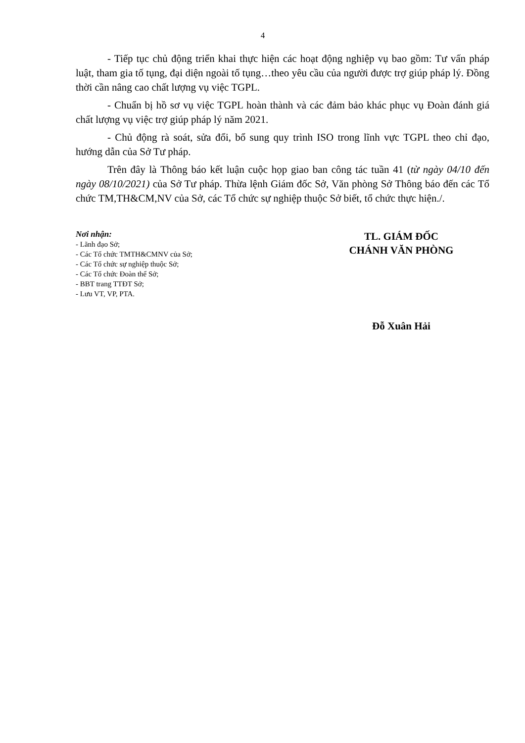4
- Tiếp tục chủ động triển khai thực hiện các hoạt động nghiệp vụ bao gồm: Tư vấn pháp luật, tham gia tố tụng, đại diện ngoài tố tụng…theo yêu cầu của người được trợ giúp pháp lý. Đồng thời cần nâng cao chất lượng vụ việc TGPL.
- Chuẩn bị hồ sơ vụ việc TGPL hoàn thành và các đảm bảo khác phục vụ Đoàn đánh giá chất lượng vụ việc trợ giúp pháp lý năm 2021.
- Chủ động rà soát, sửa đổi, bổ sung quy trình ISO trong lĩnh vực TGPL theo chỉ đạo, hướng dẫn của Sở Tư pháp.
Trên đây là Thông báo kết luận cuộc họp giao ban công tác tuần 41 (từ ngày 04/10 đến ngày 08/10/2021) của Sở Tư pháp. Thừa lệnh Giám đốc Sở, Văn phòng Sở Thông báo đến các Tổ chức TM,TH&CM,NV của Sở, các Tổ chức sự nghiệp thuộc Sở biết, tổ chức thực hiện./.
Nơi nhận:
- Lãnh đạo Sở;
- Các Tổ chức TMTH&CMNV của Sở;
- Các Tổ chức sự nghiệp thuộc Sở;
- Các Tổ chức Đoàn thể Sở;
- BBT trang TTĐT Sở;
- Lưu VT, VP, PTA.
TL. GIÁM ĐỐC
CHÁNH VĂN PHÒNG
Đỗ Xuân Hải